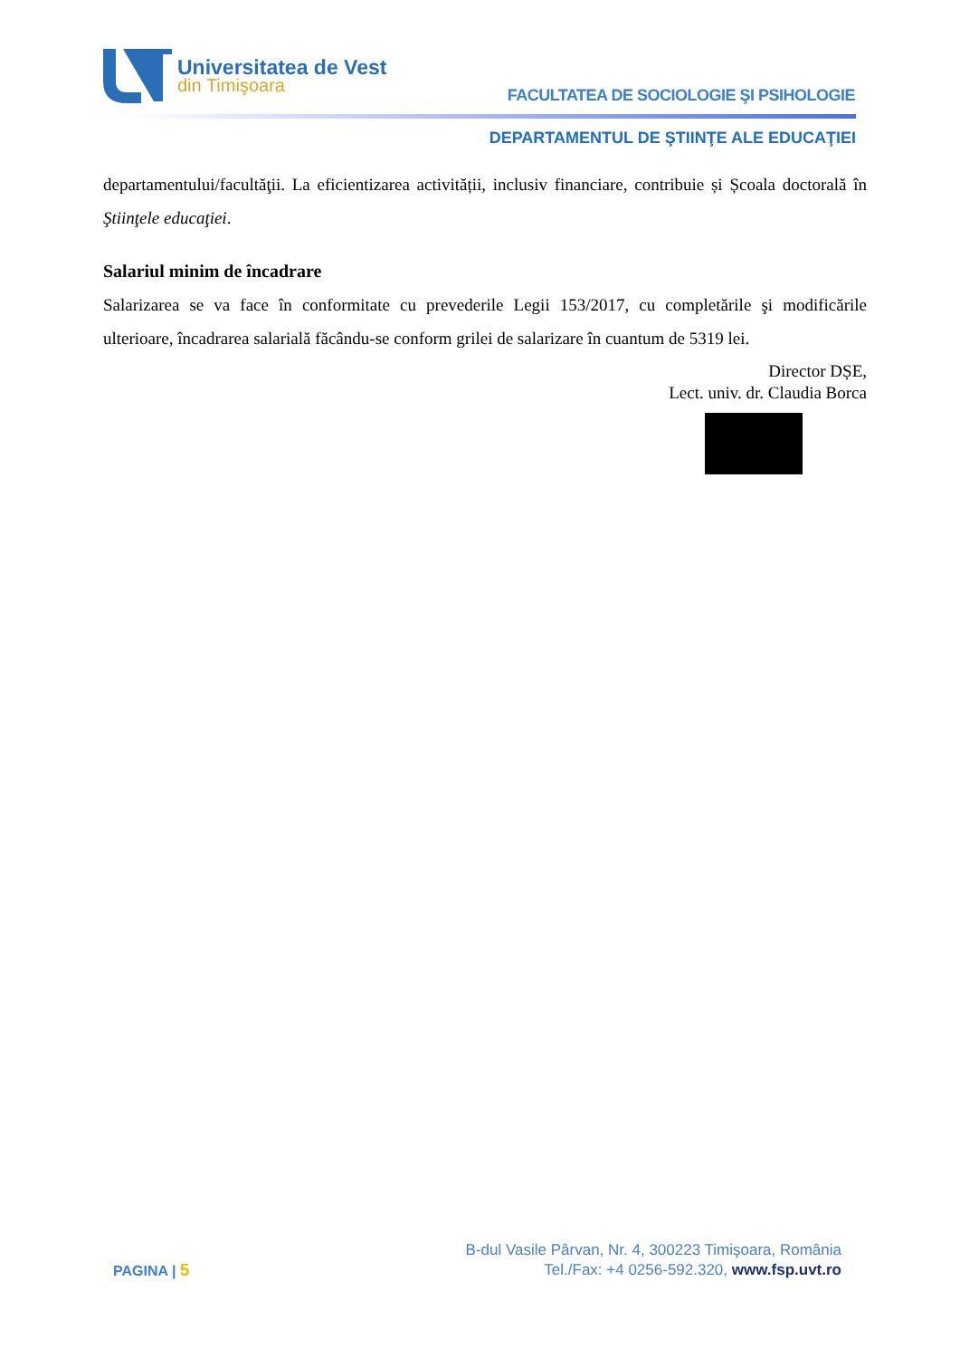Universitatea de Vest
din Timişoara
FACULTATEA DE SOCIOLOGIE ŞI PSIHOLOGIE
DEPARTAMENTUL DE ŞTIINŢE ALE EDUCAŢIEI
departamentului/facultăţii. La eficientizarea activității, inclusiv financiare, contribuie și Școala doctorală în Ştiinţele educaţiei.
Salariul minim de încadrare
Salarizarea se va face în conformitate cu prevederile Legii 153/2017, cu completările şi modificările ulterioare, încadrarea salarială făcându-se conform grilei de salarizare în cuantum de 5319 lei.
Director DȘE,
Lect. univ. dr. Claudia Borca
PAGINA | 5
B-dul Vasile Pârvan, Nr. 4, 300223 Timişoara, România
Tel./Fax: +4 0256-592.320, www.fsp.uvt.ro